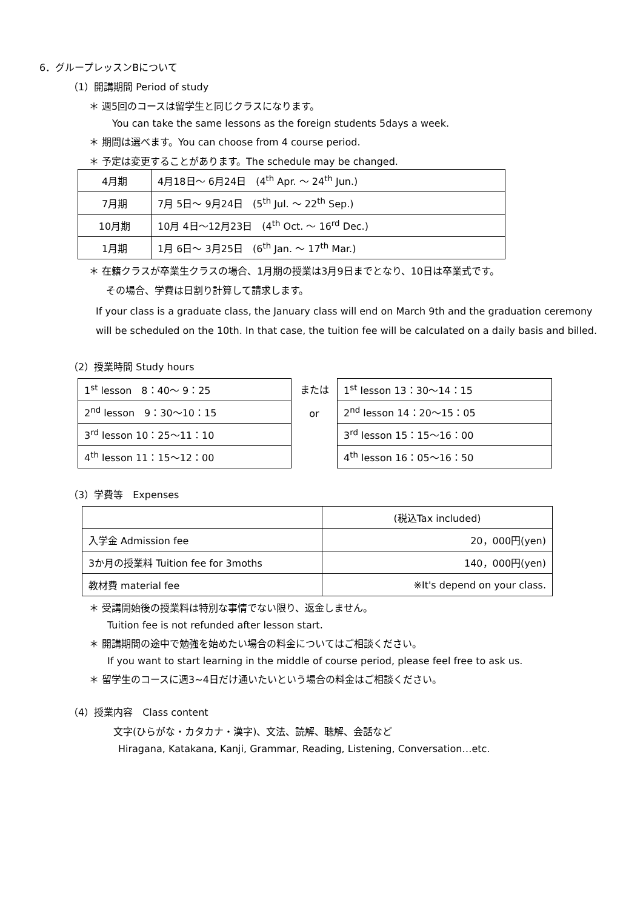6．グループレッスンBについて
（1）開講期間 Period of study
＊ 週5回のコースは留学生と同じクラスになります。
You can take the same lessons as the foreign students 5days a week.
＊ 期間は選べます。You can choose from 4 course period.
＊ 予定は変更することがあります。The schedule may be changed.
| 4月期 | 4月18日～ 6月24日 (4<sup>th</sup> Apr. ～ 24<sup>th</sup> Jun.) |
| 7月期 | 7月 5日～ 9月24日 (5<sup>th</sup> Jul. ～ 22<sup>th</sup> Sep.) |
| 10月期 | 10月 4日～12月23日 (4<sup>th</sup> Oct. ～ 16<sup>rd</sup> Dec.) |
| 1月期 | 1月 6日～ 3月25日 (6<sup>th</sup> Jan. ～ 17<sup>th</sup> Mar.) |
＊ 在籍クラスが卒業生クラスの場合、1月期の授業は3月9日までとなり、10日は卒業式です。
その場合、学費は日割り計算して請求します。
If your class is a graduate class, the January class will end on March 9th and the graduation ceremony will be scheduled on the 10th. In that case, the tuition fee will be calculated on a daily basis and billed.
（2）授業時間 Study hours
| 1<sup>st</sup> lesson 8：40～ 9：25 |
| 2<sup>nd</sup> lesson 9：30～10：15 |
| 3<sup>rd</sup> lesson 10：25～11：10 |
| 4<sup>th</sup> lesson 11：15～12：00 |
または
or
| 1<sup>st</sup> lesson 13：30～14：15 |
| 2<sup>nd</sup> lesson 14：20～15：05 |
| 3<sup>rd</sup> lesson 15：15～16：00 |
| 4<sup>th</sup> lesson 16：05～16：50 |
（3）学費等　Expenses
| | (税込Tax included) |
| 入学金 Admission fee | 20，000円(yen) |
| 3か月の授業料 Tuition fee for 3moths | 140，000円(yen) |
| 教材費 material fee | ※It's depend on your class. |
＊ 受講開始後の授業料は特別な事情でない限り、返金しません。
Tuition fee is not refunded after lesson start.
＊ 開講期間の途中で勉強を始めたい場合の料金についてはご相談ください。
If you want to start learning in the middle of course period, please feel free to ask us.
＊ 留学生のコースに週3~4日だけ通いたいという場合の料金はご相談ください。
（4）授業内容　Class content
文字(ひらがな・カタカナ・漢字)、文法、読解、聴解、会話など
Hiragana, Katakana, Kanji, Grammar, Reading, Listening, Conversation…etc.